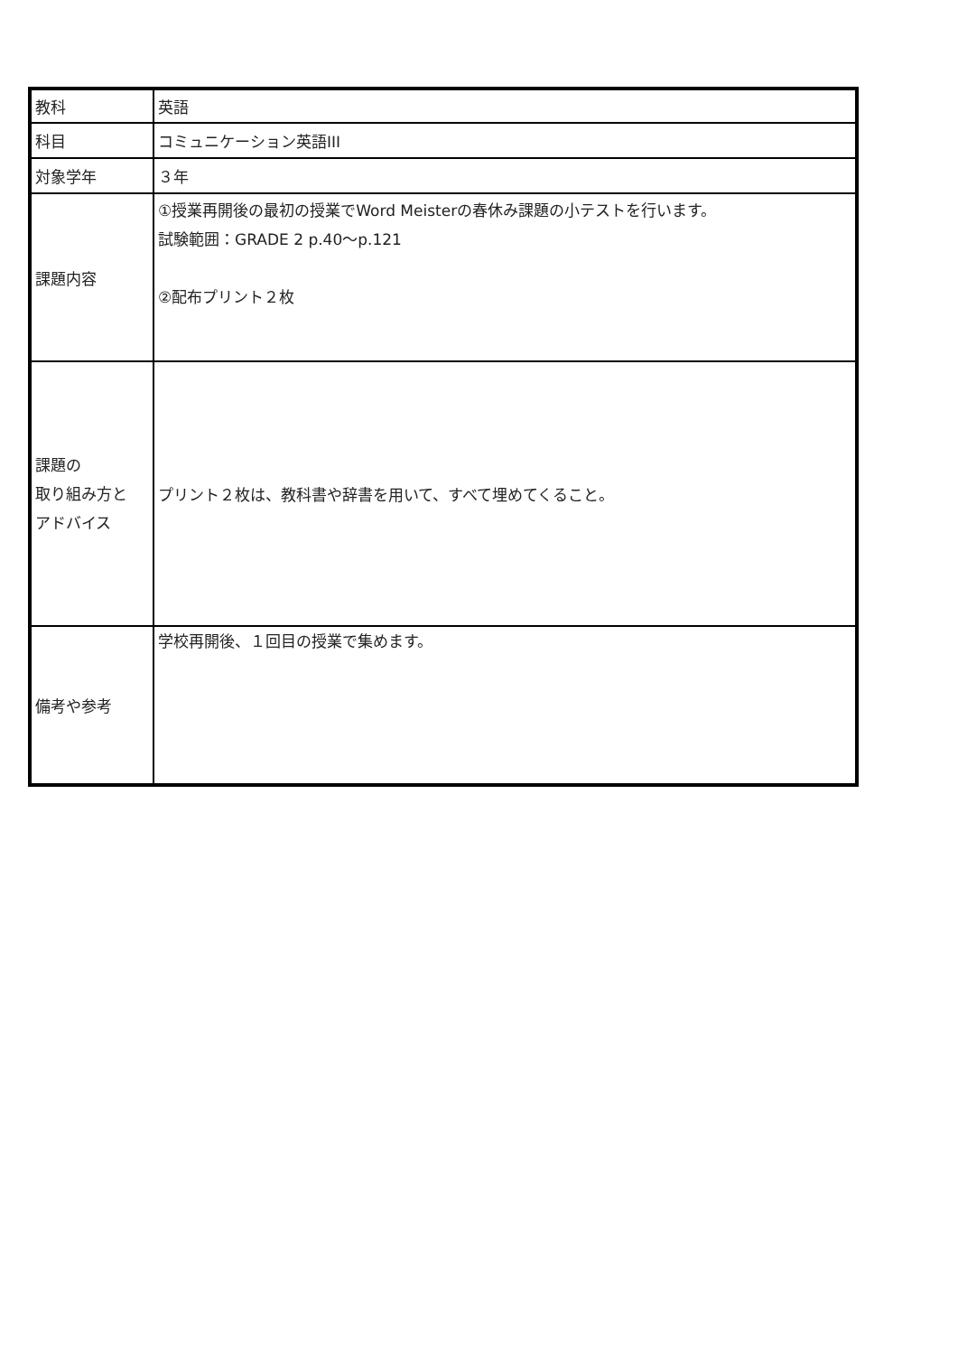| 教科 | 英語 |
| 科目 | コミュニケーション英語III |
| 対象学年 | ３年 |
| 課題内容 | ①授業再開後の最初の授業でWord Meisterの春休み課題の小テストを行います。 試験範囲：GRADE 2 p.40～p.121 ②配布プリント２枚 |
| 課題の 取り組み方と アドバイス | プリント２枚は、教科書や辞書を用いて、すべて埋めてくること。 |
| 備考や参考 | 学校再開後、１回目の授業で集めます。 |